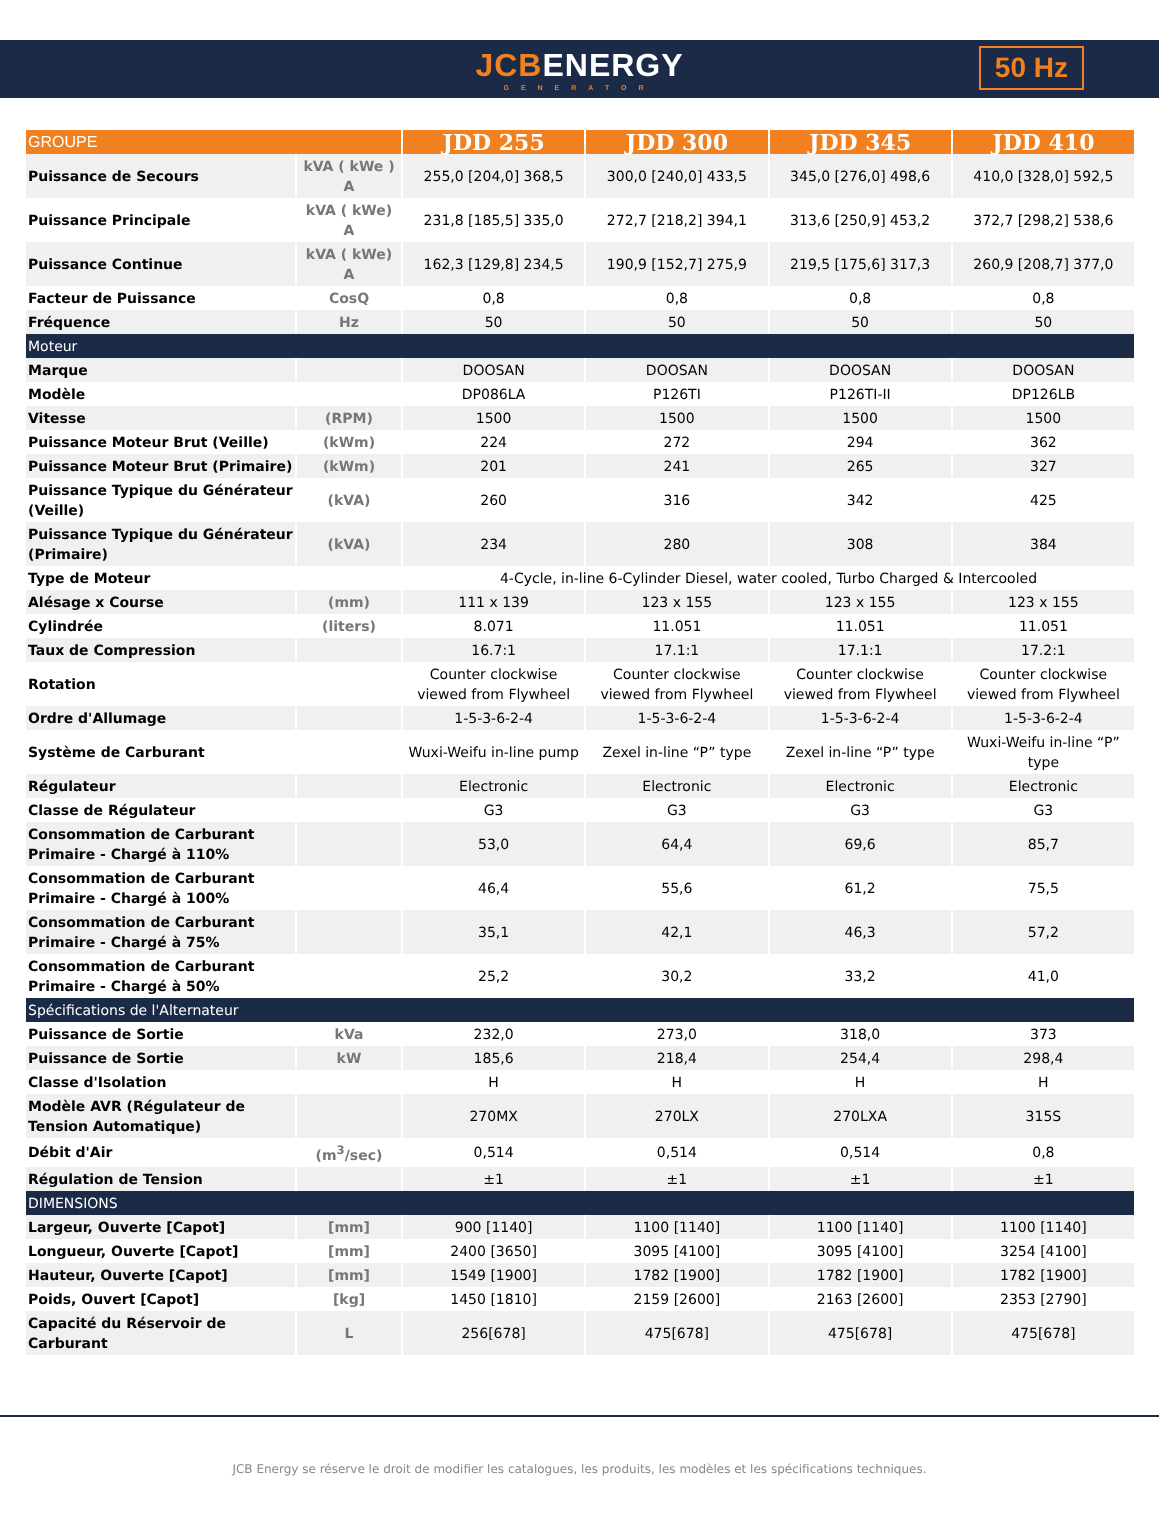JCBENERGY
GENERATOR
50 Hz
| GROUPE | | JDD 255 | JDD 300 | JDD 345 | JDD 410 |
| --- | --- | --- | --- | --- | --- |
| Puissance de Secours | kVA ( kWe ) A | 255,0 [204,0] 368,5 | 300,0 [240,0] 433,5 | 345,0 [276,0] 498,6 | 410,0 [328,0] 592,5 |
| Puissance Principale | kVA ( kWe) A | 231,8 [185,5] 335,0 | 272,7 [218,2] 394,1 | 313,6 [250,9] 453,2 | 372,7 [298,2] 538,6 |
| Puissance Continue | kVA ( kWe) A | 162,3 [129,8] 234,5 | 190,9 [152,7] 275,9 | 219,5 [175,6] 317,3 | 260,9 [208,7] 377,0 |
| Facteur de Puissance | CosQ | 0,8 | 0,8 | 0,8 | 0,8 |
| Fréquence | Hz | 50 | 50 | 50 | 50 |
| Moteur | | | | | |
| Marque | | DOOSAN | DOOSAN | DOOSAN | DOOSAN |
| Modèle | | DP086LA | P126TI | P126TI-II | DP126LB |
| Vitesse | (RPM) | 1500 | 1500 | 1500 | 1500 |
| Puissance Moteur Brut (Veille) | (kWm) | 224 | 272 | 294 | 362 |
| Puissance Moteur Brut (Primaire) | (kWm) | 201 | 241 | 265 | 327 |
| Puissance Typique du Générateur (Veille) | (kVA) | 260 | 316 | 342 | 425 |
| Puissance Typique du Générateur (Primaire) | (kVA) | 234 | 280 | 308 | 384 |
| Type de Moteur | | 4-Cycle, in-line 6-Cylinder Diesel, water cooled, Turbo Charged & Intercooled | | | |
| Alésage x Course | (mm) | 111 x 139 | 123 x 155 | 123 x 155 | 123 x 155 |
| Cylindrée | (liters) | 8.071 | 11.051 | 11.051 | 11.051 |
| Taux de Compression | | 16.7:1 | 17.1:1 | 17.1:1 | 17.2:1 |
| Rotation | | Counter clockwise viewed from Flywheel | Counter clockwise viewed from Flywheel | Counter clockwise viewed from Flywheel | Counter clockwise viewed from Flywheel |
| Ordre d'Allumage | | 1-5-3-6-2-4 | 1-5-3-6-2-4 | 1-5-3-6-2-4 | 1-5-3-6-2-4 |
| Système de Carburant | | Wuxi-Weifu in-line pump | Zexel in-line “P” type | Zexel in-line “P” type | Wuxi-Weifu in-line “P” type |
| Régulateur | | Electronic | Electronic | Electronic | Electronic |
| Classe de Régulateur | | G3 | G3 | G3 | G3 |
| Consommation de Carburant Primaire - Chargé à 110% | | 53,0 | 64,4 | 69,6 | 85,7 |
| Consommation de Carburant Primaire - Chargé à 100% | | 46,4 | 55,6 | 61,2 | 75,5 |
| Consommation de Carburant Primaire - Chargé à 75% | | 35,1 | 42,1 | 46,3 | 57,2 |
| Consommation de Carburant Primaire - Chargé à 50% | | 25,2 | 30,2 | 33,2 | 41,0 |
| Spécifications de l'Alternateur | | | | | |
| Puissance de Sortie | kVa | 232,0 | 273,0 | 318,0 | 373 |
| Puissance de Sortie | kW | 185,6 | 218,4 | 254,4 | 298,4 |
| Classe d'Isolation | | H | H | H | H |
| Modèle AVR (Régulateur de Tension Automatique) | | 270MX | 270LX | 270LXA | 315S |
| Débit d'Air | (m<sup>3</sup>/sec) | 0,514 | 0,514 | 0,514 | 0,8 |
| Régulation de Tension | | ±1 | ±1 | ±1 | ±1 |
| DIMENSIONS | | | | | |
| Largeur, Ouverte [Capot] | [mm] | 900 [1140] | 1100 [1140] | 1100 [1140] | 1100 [1140] |
| Longueur, Ouverte [Capot] | [mm] | 2400 [3650] | 3095 [4100] | 3095 [4100] | 3254 [4100] |
| Hauteur, Ouverte [Capot] | [mm] | 1549 [1900] | 1782 [1900] | 1782 [1900] | 1782 [1900] |
| Poids, Ouvert [Capot] | [kg] | 1450 [1810] | 2159 [2600] | 2163 [2600] | 2353 [2790] |
| Capacité du Réservoir de Carburant | L | 256[678] | 475[678] | 475[678] | 475[678] |
JCB Energy se réserve le droit de modifier les catalogues, les produits, les modèles et les spécifications techniques.